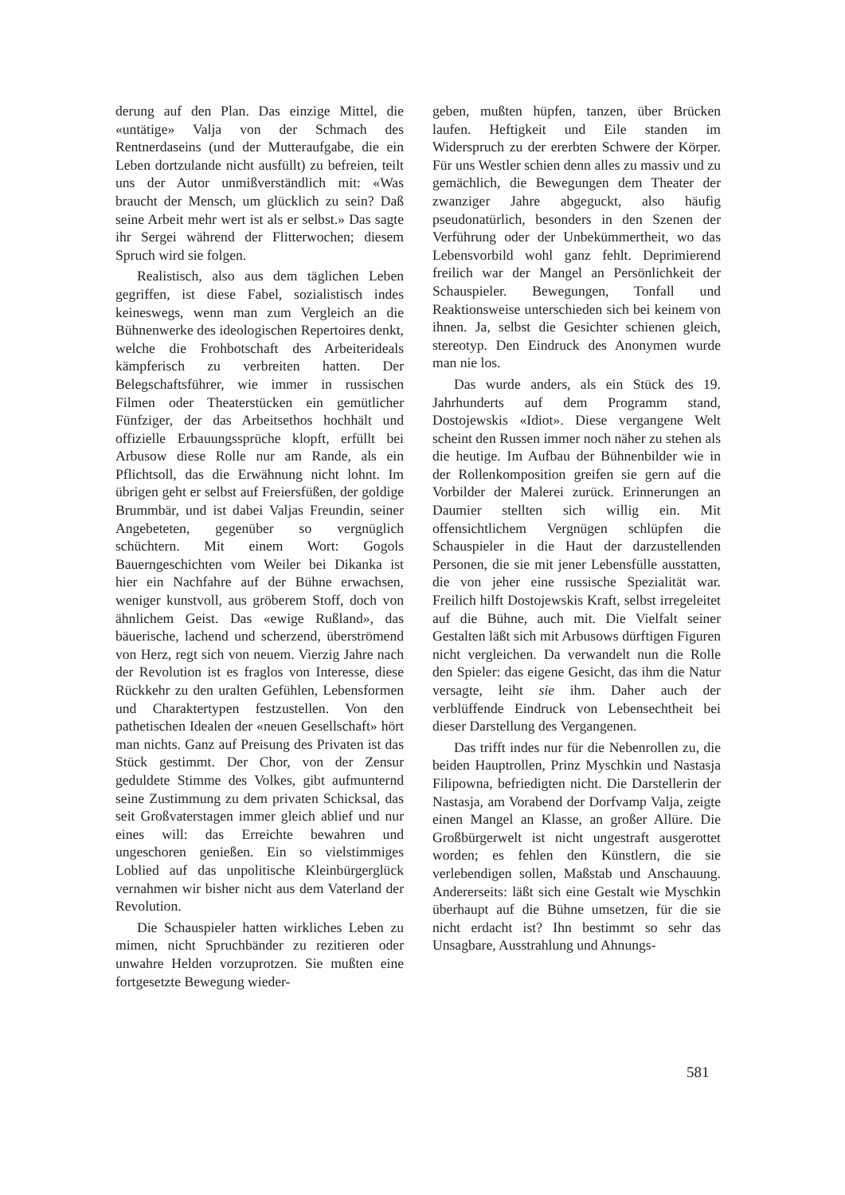derung auf den Plan. Das einzige Mittel, die «untätige» Valja von der Schmach des Rentnerdaseins (und der Mutteraufgabe, die ein Leben dortzulande nicht ausfüllt) zu befreien, teilt uns der Autor unmißverständlich mit: «Was braucht der Mensch, um glücklich zu sein? Daß seine Arbeit mehr wert ist als er selbst.» Das sagte ihr Sergei während der Flitterwochen; diesem Spruch wird sie folgen.
Realistisch, also aus dem täglichen Leben gegriffen, ist diese Fabel, sozialistisch indes keineswegs, wenn man zum Vergleich an die Bühnenwerke des ideologischen Repertoires denkt, welche die Frohbotschaft des Arbeiterideals kämpferisch zu verbreiten hatten. Der Belegschaftsführer, wie immer in russischen Filmen oder Theaterstücken ein gemütlicher Fünfziger, der das Arbeitsethos hochhält und offizielle Erbauungssprüche klopft, erfüllt bei Arbusow diese Rolle nur am Rande, als ein Pflichtsoll, das die Erwähnung nicht lohnt. Im übrigen geht er selbst auf Freiersfüßen, der goldige Brummbär, und ist dabei Valjas Freundin, seiner Angebeteten, gegenüber so vergnüglich schüchtern. Mit einem Wort: Gogols Bauerngeschichten vom Weiler bei Dikanka ist hier ein Nachfahre auf der Bühne erwachsen, weniger kunstvoll, aus gröberem Stoff, doch von ähnlichem Geist. Das «ewige Rußland», das bäuerische, lachend und scherzend, überströmend von Herz, regt sich von neuem. Vierzig Jahre nach der Revolution ist es fraglos von Interesse, diese Rückkehr zu den uralten Gefühlen, Lebensformen und Charaktertypen festzustellen. Von den pathetischen Idealen der «neuen Gesellschaft» hört man nichts. Ganz auf Preisung des Privaten ist das Stück gestimmt. Der Chor, von der Zensur geduldete Stimme des Volkes, gibt aufmunternd seine Zustimmung zu dem privaten Schicksal, das seit Großvaterstagen immer gleich ablief und nur eines will: das Erreichte bewahren und ungeschoren genießen. Ein so vielstimmiges Loblied auf das unpolitische Kleinbürgerglück vernahmen wir bisher nicht aus dem Vaterland der Revolution.
Die Schauspieler hatten wirkliches Leben zu mimen, nicht Spruchbänder zu rezitieren oder unwahre Helden vorzuprotzen. Sie mußten eine fortgesetzte Bewegung wieder-
geben, mußten hüpfen, tanzen, über Brücken laufen. Heftigkeit und Eile standen im Widerspruch zu der ererbten Schwere der Körper. Für uns Westler schien denn alles zu massiv und zu gemächlich, die Bewegungen dem Theater der zwanziger Jahre abgeguckt, also häufig pseudonatürlich, besonders in den Szenen der Verführung oder der Unbekümmertheit, wo das Lebensvorbild wohl ganz fehlt. Deprimierend freilich war der Mangel an Persönlichkeit der Schauspieler. Bewegungen, Tonfall und Reaktionsweise unterschieden sich bei keinem von ihnen. Ja, selbst die Gesichter schienen gleich, stereotyp. Den Eindruck des Anonymen wurde man nie los.
Das wurde anders, als ein Stück des 19. Jahrhunderts auf dem Programm stand, Dostojewskis «Idiot». Diese vergangene Welt scheint den Russen immer noch näher zu stehen als die heutige. Im Aufbau der Bühnenbilder wie in der Rollenkomposition greifen sie gern auf die Vorbilder der Malerei zurück. Erinnerungen an Daumier stellten sich willig ein. Mit offensichtlichem Vergnügen schlüpfen die Schauspieler in die Haut der darzustellenden Personen, die sie mit jener Lebensfülle ausstatten, die von jeher eine russische Spezialität war. Freilich hilft Dostojewskis Kraft, selbst irregeleitet auf die Bühne, auch mit. Die Vielfalt seiner Gestalten läßt sich mit Arbusows dürftigen Figuren nicht vergleichen. Da verwandelt nun die Rolle den Spieler: das eigene Gesicht, das ihm die Natur versagte, leiht sie ihm. Daher auch der verblüffende Eindruck von Lebensechtheit bei dieser Darstellung des Vergangenen.
Das trifft indes nur für die Nebenrollen zu, die beiden Hauptrollen, Prinz Myschkin und Nastasja Filipowna, befriedigten nicht. Die Darstellerin der Nastasja, am Vorabend der Dorfvamp Valja, zeigte einen Mangel an Klasse, an großer Allüre. Die Großbürgerwelt ist nicht ungestraft ausgerottet worden; es fehlen den Künstlern, die sie verlebendigen sollen, Maßstab und Anschauung. Andererseits: läßt sich eine Gestalt wie Myschkin überhaupt auf die Bühne umsetzen, für die sie nicht erdacht ist? Ihn bestimmt so sehr das Unsagbare, Ausstrahlung und Ahnungs-
581